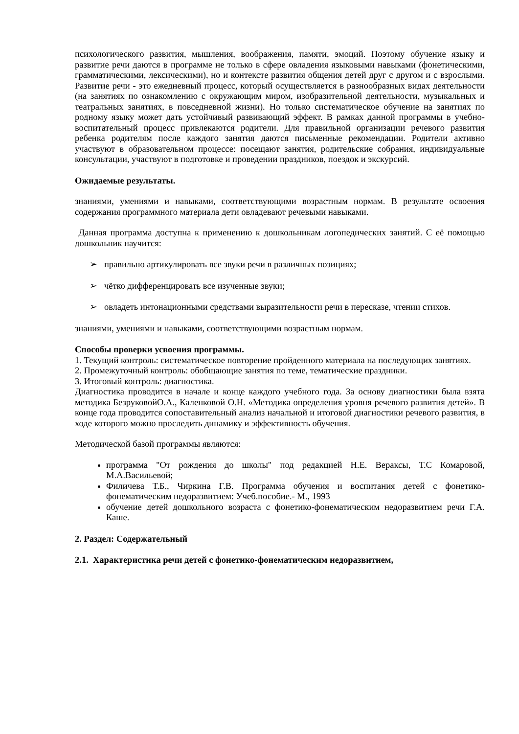психологического развития, мышления, воображения, памяти, эмоций. Поэтому обучение языку и развитие речи даются в программе не только в сфере овладения языковыми навыками (фонетическими, грамматическими, лексическими), но и контексте развития общения детей друг с другом и с взрослыми. Развитие речи - это ежедневный процесс, который осуществляется в разнообразных видах деятельности (на занятиях по ознакомлению с окружающим миром, изобразительной деятельности, музыкальных и театральных занятиях, в повседневной жизни). Но только систематическое обучение на занятиях по родному языку может дать устойчивый развивающий эффект. В рамках данной программы в учебно-воспитательный процесс привлекаются родители. Для правильной организации речевого развития ребенка родителям после каждого занятия даются письменные рекомендации. Родители активно участвуют в образовательном процессе: посещают занятия, родительские собрания, индивидуальные консультации, участвуют в подготовке и проведении праздников, поездок и экскурсий.
Ожидаемые результаты.
знаниями, умениями и навыками, соответствующими возрастным нормам. В результате освоения содержания программного материала дети овладевают речевыми навыками.
Данная программа доступна к применению к дошкольникам логопедических занятий. С её помощью дошкольник научится:
➢ правильно артикулировать все звуки речи в различных позициях;
➢ чётко дифференцировать все изученные звуки;
➢ овладеть интонационными средствами выразительности речи в пересказе, чтении стихов.
знаниями, умениями и навыками, соответствующими возрастным нормам.
Способы проверки усвоения программы.
1. Текущий контроль: систематическое повторение пройденного материала на последующих занятиях.
2. Промежуточный контроль: обобщающие занятия по теме, тематические праздники.
3. Итоговый контроль: диагностика.
Диагностика проводится в начале и конце каждого учебного года. За основу диагностики была взята методика БезруковойО.А., Каленковой О.Н. «Методика определения уровня речевого развития детей». В конце года проводится сопоставительный анализ начальной и итоговой диагностики речевого развития, в ходе которого можно проследить динамику и эффективность обучения.
Методической базой программы являются:
программа "От рождения до школы" под редакцией Н.Е. Вераксы, Т.С Комаровой, М.А.Васильевой;
Филичева Т.Б., Чиркина Г.В. Программа обучения и воспитания детей с фонетико-фонематическим недоразвитием: Учеб.пособие.- М., 1993
обучение детей дошкольного возраста с фонетико-фонематическим недоразвитием речи Г.А. Каше.
2. Раздел: Содержательный
2.1. Характеристика речи детей с фонетико-фонематическим недоразвитием,